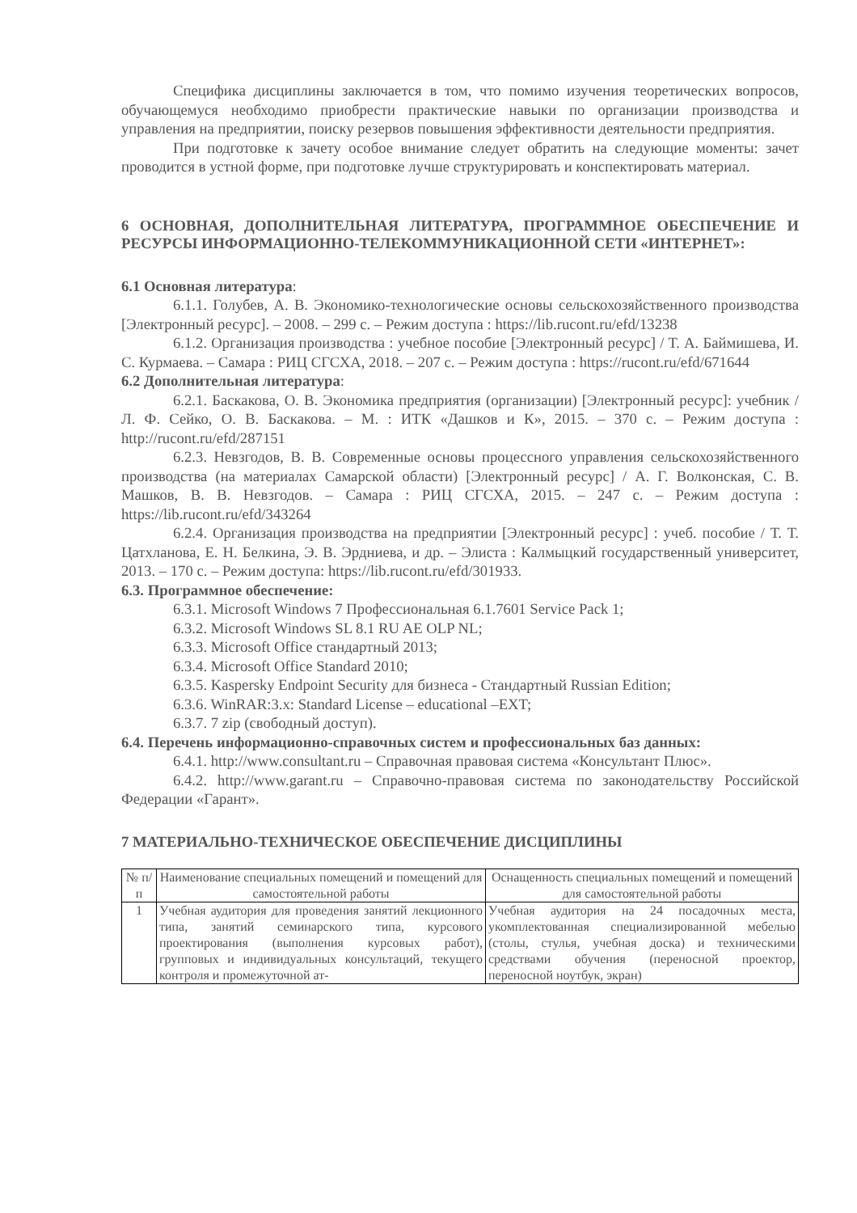Специфика дисциплины заключается в том, что помимо изучения теоретических вопросов, обучающемуся необходимо приобрести практические навыки по организации производства и управления на предприятии, поиску резервов повышения эффективности деятельности предприятия.
При подготовке к зачету особое внимание следует обратить на следующие моменты: зачет проводится в устной форме, при подготовке лучше структурировать и конспектировать материал.
6 ОСНОВНАЯ, ДОПОЛНИТЕЛЬНАЯ ЛИТЕРАТУРА, ПРОГРАММНОЕ ОБЕСПЕЧЕНИЕ И РЕСУРСЫ ИНФОРМАЦИОННО-ТЕЛЕКОММУНИКАЦИОННОЙ СЕТИ «ИНТЕРНЕТ»:
6.1 Основная литература:
6.1.1. Голубев, А. В. Экономико-технологические основы сельскохозяйственного производства [Электронный ресурс]. – 2008. – 299 с. – Режим доступа : https://lib.rucont.ru/efd/13238
6.1.2. Организация производства : учебное пособие [Электронный ресурс] / Т. А. Баймишева, И. С. Курмаева. – Самара : РИЦ СГСХА, 2018. – 207 с. – Режим доступа : https://rucont.ru/efd/671644
6.2 Дополнительная литература:
6.2.1. Баскакова, О. В. Экономика предприятия (организации) [Электронный ресурс]: учебник / Л. Ф. Сейко, О. В. Баскакова. – М. : ИТК «Дашков и К», 2015. – 370 с. – Режим доступа : http://rucont.ru/efd/287151
6.2.3. Невзгодов, В. В. Современные основы процессного управления сельскохозяйственного производства (на материалах Самарской области) [Электронный ресурс] / А. Г. Волконская, С. В. Машков, В. В. Невзгодов. – Самара : РИЦ СГСХА, 2015. – 247 с. – Режим доступа : https://lib.rucont.ru/efd/343264
6.2.4. Организация производства на предприятии [Электронный ресурс] : учеб. пособие / Т. Т. Цатхланова, Е. Н. Белкина, Э. В. Эрдниева, и др. – Элиста : Калмыцкий государственный университет, 2013. – 170 с. – Режим доступа: https://lib.rucont.ru/efd/301933.
6.3. Программное обеспечение:
6.3.1. Microsoft Windows 7 Профессиональная 6.1.7601 Service Pack 1;
6.3.2. Microsoft Windows SL 8.1 RU AE OLP NL;
6.3.3. Microsoft Office стандартный 2013;
6.3.4. Microsoft Office Standard 2010;
6.3.5. Kaspersky Endpoint Security для бизнеса - Стандартный Russian Edition;
6.3.6. WinRAR:3.x: Standard License – educational –EXT;
6.3.7. 7 zip (свободный доступ).
6.4. Перечень информационно-справочных систем и профессиональных баз данных:
6.4.1. http://www.consultant.ru – Справочная правовая система «Консультант Плюс».
6.4.2. http://www.garant.ru – Справочно-правовая система по законодательству Российской Федерации «Гарант».
7 МАТЕРИАЛЬНО-ТЕХНИЧЕСКОЕ ОБЕСПЕЧЕНИЕ ДИСЦИПЛИНЫ
| № п/п | Наименование специальных помещений и помещений для самостоятельной работы | Оснащенность специальных помещений и помещений для самостоятельной работы |
| 1 | Учебная аудитория для проведения занятий лекционного типа, занятий семинарского типа, курсового проектирования (выполнения курсовых работ), групповых и индивидуальных консультаций, текущего контроля и промежуточной ат- | Учебная аудитория на 24 посадочных места, укомплектованная специализированной мебелью (столы, стулья, учебная доска) и техническими средствами обучения (переносной проектор, переносной ноутбук, экран) |